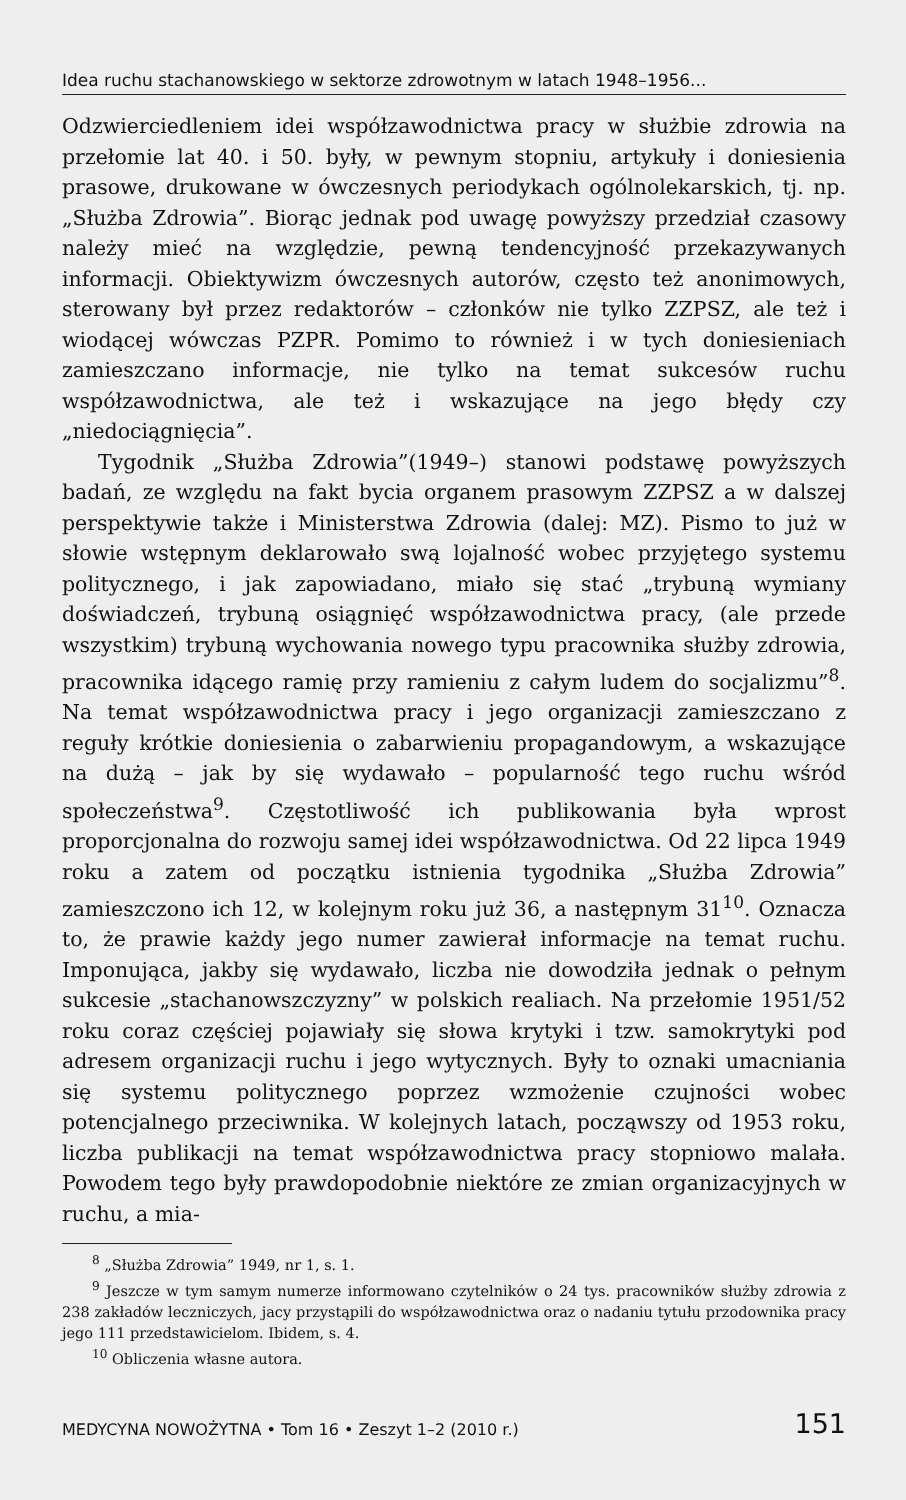Idea ruchu stachanowskiego w sektorze zdrowotnym w latach 1948–1956...
Odzwierciedleniem idei współzawodnictwa pracy w służbie zdrowia na przełomie lat 40. i 50. były, w pewnym stopniu, artykuły i doniesienia prasowe, drukowane w ówczesnych periodykach ogólnolekarskich, tj. np. „Służba Zdrowia”. Biorąc jednak pod uwagę powyższy przedział czasowy należy mieć na względzie, pewną tendencyjność przekazywanych informacji. Obiektywizm ówczesnych autorów, często też anonimowych, sterowany był przez redaktorów – członków nie tylko ZZPSZ, ale też i wiodącej wówczas PZPR. Pomimo to również i w tych doniesieniach zamieszczano informacje, nie tylko na temat sukcesów ruchu współzawodnictwa, ale też i wskazujące na jego błędy czy „niedociągnięcia”.
Tygodnik „Służba Zdrowia”(1949–) stanowi podstawę powyższych badań, ze względu na fakt bycia organem prasowym ZZPSZ a w dalszej perspektywie także i Ministerstwa Zdrowia (dalej: MZ). Pismo to już w słowie wstępnym deklarowało swą lojalność wobec przyjętego systemu politycznego, i jak zapowiadano, miało się stać „trybuną wymiany doświadczeń, trybuną osiągnięć współzawodnictwa pracy, (ale przede wszystkim) trybuną wychowania nowego typu pracownika służby zdrowia, pracownika idącego ramię przy ramieniu z całym ludem do socjalizmu”<sup>8</sup>. Na temat współzawodnictwa pracy i jego organizacji zamieszczano z reguły krótkie doniesienia o zabarwieniu propagandowym, a wskazujące na dużą – jak by się wydawało – popularność tego ruchu wśród społeczeństwa<sup>9</sup>. Częstotliwość ich publikowania była wprost proporcjonalna do rozwoju samej idei współzawodnictwa. Od 22 lipca 1949 roku a zatem od początku istnienia tygodnika „Służba Zdrowia” zamieszczono ich 12, w kolejnym roku już 36, a następnym 31<sup>10</sup>. Oznacza to, że prawie każdy jego numer zawierał informacje na temat ruchu. Imponująca, jakby się wydawało, liczba nie dowodziła jednak o pełnym sukcesie „stachanowszczyzny” w polskich realiach. Na przełomie 1951/52 roku coraz częściej pojawiały się słowa krytyki i tzw. samokrytyki pod adresem organizacji ruchu i jego wytycznych. Były to oznaki umacniania się systemu politycznego poprzez wzmożenie czujności wobec potencjalnego przeciwnika. W kolejnych latach, począwszy od 1953 roku, liczba publikacji na temat współzawodnictwa pracy stopniowo malała. Powodem tego były prawdopodobnie niektóre ze zmian organizacyjnych w ruchu, a mia-
<sup>8</sup> „Służba Zdrowia” 1949, nr 1, s. 1.
<sup>9</sup> Jeszcze w tym samym numerze informowano czytelników o 24 tys. pracowników służby zdrowia z 238 zakładów leczniczych, jacy przystąpili do współzawodnictwa oraz o nadaniu tytułu przodownika pracy jego 111 przedstawicielom. Ibidem, s. 4.
<sup>10</sup> Obliczenia własne autora.
MEDYCYNA NOWOŻYTNA • Tom 16 • Zeszyt 1–2 (2010 r.) 151